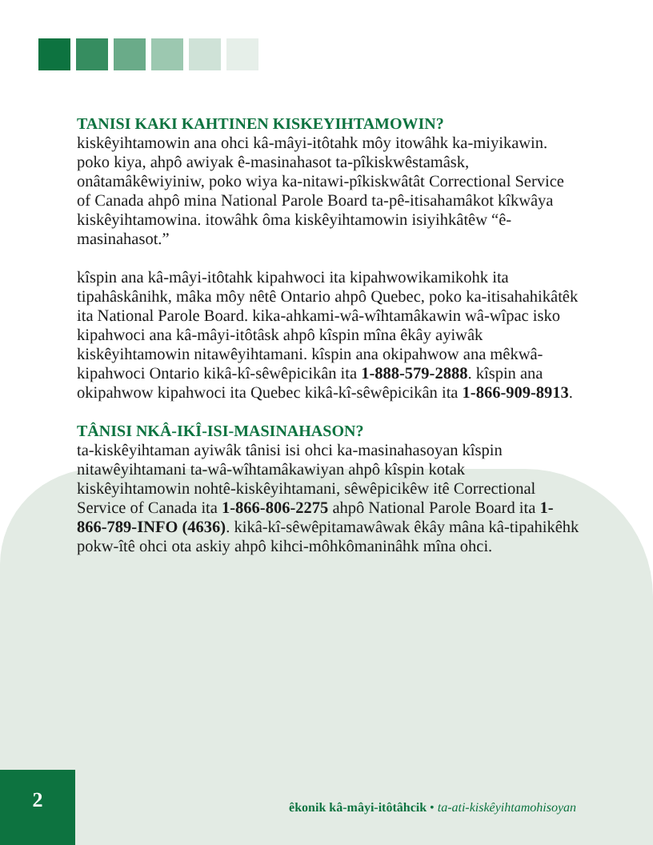TANISI KAKI KAHTINEN KISKEYIHTAMOWIN?
kiskêyihtamowin ana ohci kâ-mâyi-itôtahk môy itowâhk ka-miyikawin. poko kiya, ahpô awiyak ê-masinahasot ta-pîkiskwêstamâsk, onâtamâkêwiyiniw, poko wiya ka-nitawi-pîkiskwâtât Correctional Service of Canada ahpô mina National Parole Board ta-pê-itisahamâkot kîkwâya kiskêyihtamowina. itowâhk ôma kiskêyihtamowin isiyihkâtêw “ê-masinahasot.”
kîspin ana kâ-mâyi-itôtahk kipahwoci ita kipahwowikamikohk ita tipahâskânihk, mâka môy nêtê Ontario ahpô Quebec, poko ka-itisahahikâtêk ita National Parole Board. kika-ahkami-wâ-wîhtamâkawin wâ-wîpac isko kipahwoci ana kâ-mâyi-itôtâsk ahpô kîspin mîna êkây ayiwâk kiskêyihtamowin nitawêyihtamani. kîspin ana okipahwow ana mêkwâ-kipahwoci Ontario kikâ-kî-sêwêpicikân ita 1-888-579-2888. kîspin ana okipahwow kipahwoci ita Quebec kikâ-kî-sêwêpicikân ita 1-866-909-8913.
TÂNISI NKÂ-IKÎ-ISI-MASINAHASON?
ta-kiskêyihtaman ayiwâk tânisi isi ohci ka-masinahasoyan kîspin nitawêyihtamani ta-wâ-wîhtamâkawiyan ahpô kîspin kotak kiskêyihtamowin nohtê-kiskêyihtamani, sêwêpicikêw itê Correctional Service of Canada ita 1-866-806-2275 ahpô National Parole Board ita 1-866-789-INFO (4636). kikâ-kî-sêwêpitamawâwak êkây mâna kâ-tipahikêhk pokw-îtê ohci ota askiy ahpô kihci-môhkômaninâhk mîna ohci.
2
êkonik kâ-mâyi-itôtâhcik • ta-ati-kiskêyihtamohisoyan